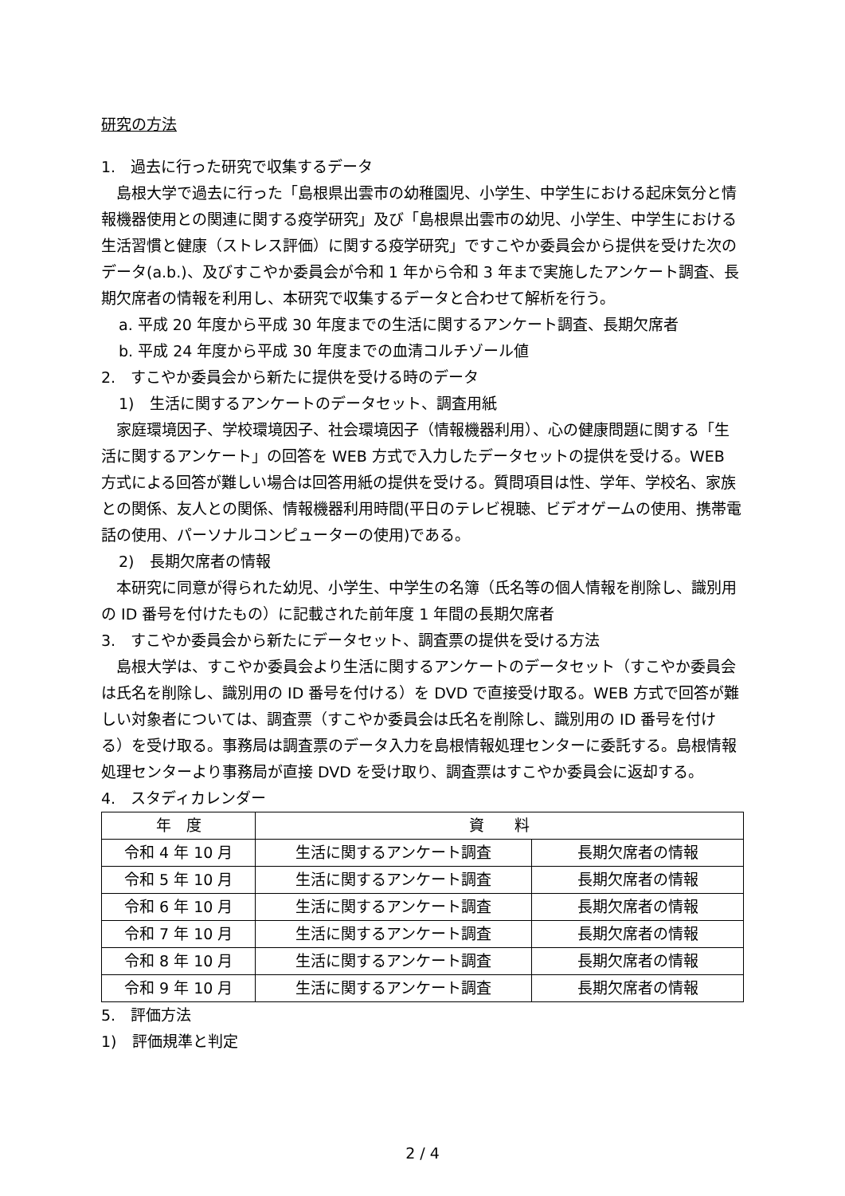研究の方法
1.　過去に行った研究で収集するデータ
　島根大学で過去に行った「島根県出雲市の幼稚園児、小学生、中学生における起床気分と情報機器使用との関連に関する疫学研究」及び「島根県出雲市の幼児、小学生、中学生における生活習慣と健康（ストレス評価）に関する疫学研究」ですこやか委員会から提供を受けた次のデータ(a.b.)、及びすこやか委員会が令和 1 年から令和 3 年まで実施したアンケート調査、長期欠席者の情報を利用し、本研究で収集するデータと合わせて解析を行う。
a. 平成 20 年度から平成 30 年度までの生活に関するアンケート調査、長期欠席者
b. 平成 24 年度から平成 30 年度までの血清コルチゾール値
2.　すこやか委員会から新たに提供を受ける時のデータ
1)　生活に関するアンケートのデータセット、調査用紙
　家庭環境因子、学校環境因子、社会環境因子（情報機器利用）、心の健康問題に関する「生活に関するアンケート」の回答を WEB 方式で入力したデータセットの提供を受ける。WEB 方式による回答が難しい場合は回答用紙の提供を受ける。質問項目は性、学年、学校名、家族との関係、友人との関係、情報機器利用時間(平日のテレビ視聴、ビデオゲームの使用、携帯電話の使用、パーソナルコンピューターの使用)である。
2)　長期欠席者の情報
　本研究に同意が得られた幼児、小学生、中学生の名簿（氏名等の個人情報を削除し、識別用の ID 番号を付けたもの）に記載された前年度 1 年間の長期欠席者
3.　すこやか委員会から新たにデータセット、調査票の提供を受ける方法
　島根大学は、すこやか委員会より生活に関するアンケートのデータセット（すこやか委員会は氏名を削除し、識別用の ID 番号を付ける）を DVD で直接受け取る。WEB 方式で回答が難しい対象者については、調査票（すこやか委員会は氏名を削除し、識別用の ID 番号を付ける）を受け取る。事務局は調査票のデータ入力を島根情報処理センターに委託する。島根情報処理センターより事務局が直接 DVD を受け取り、調査票はすこやか委員会に返却する。
4.　スタディカレンダー
| 年 度 | 資 料 | |
| --- | --- | --- |
| 令和 4 年 10 月 | 生活に関するアンケート調査 | 長期欠席者の情報 |
| 令和 5 年 10 月 | 生活に関するアンケート調査 | 長期欠席者の情報 |
| 令和 6 年 10 月 | 生活に関するアンケート調査 | 長期欠席者の情報 |
| 令和 7 年 10 月 | 生活に関するアンケート調査 | 長期欠席者の情報 |
| 令和 8 年 10 月 | 生活に関するアンケート調査 | 長期欠席者の情報 |
| 令和 9 年 10 月 | 生活に関するアンケート調査 | 長期欠席者の情報 |
5.　評価方法
1)　評価規準と判定
2 / 4